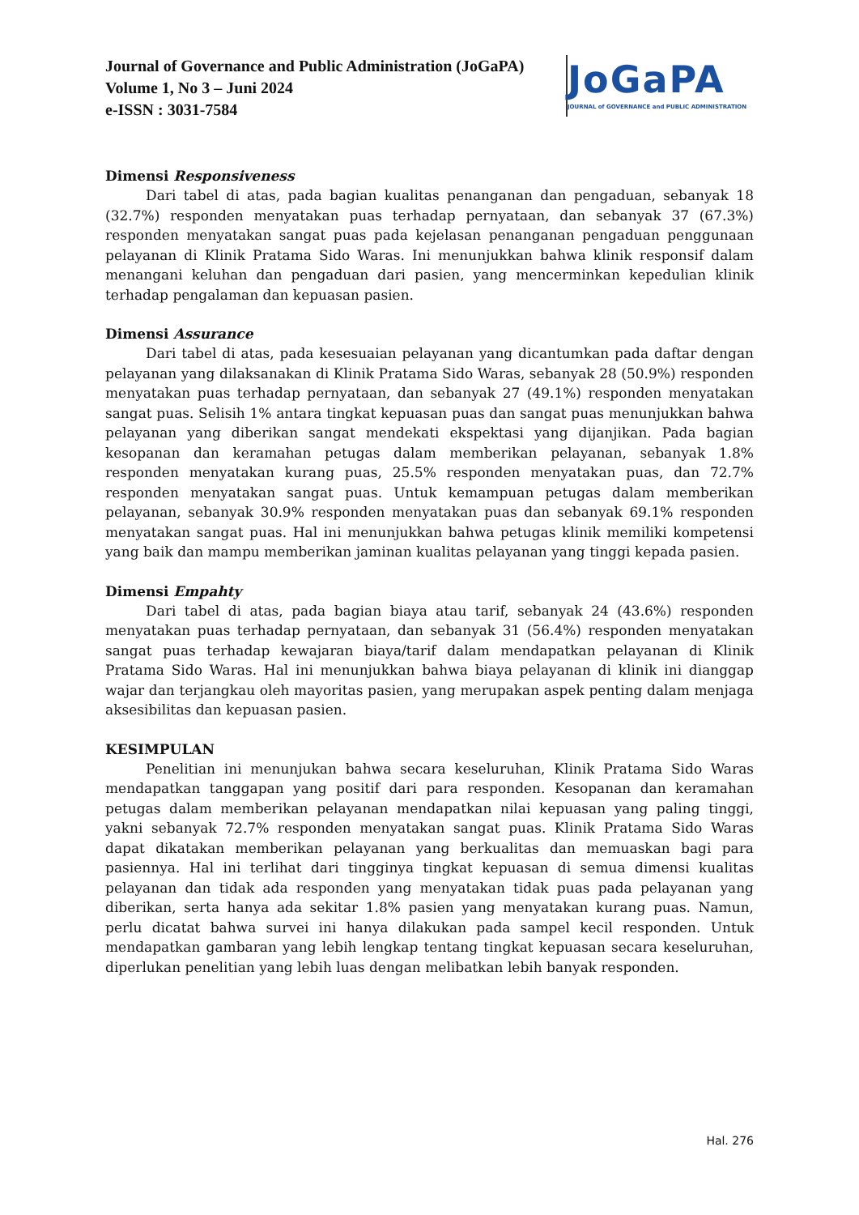Journal of Governance and Public Administration (JoGaPA)
Volume 1, No 3 – Juni 2024
e-ISSN : 3031-7584
JoGaPA
JOURNAL of GOVERNANCE and PUBLIC ADMINISTRATION
Dimensi Responsiveness
Dari tabel di atas, pada bagian kualitas penanganan dan pengaduan, sebanyak 18 (32.7%) responden menyatakan puas terhadap pernyataan, dan sebanyak 37 (67.3%) responden menyatakan sangat puas pada kejelasan penanganan pengaduan penggunaan pelayanan di Klinik Pratama Sido Waras. Ini menunjukkan bahwa klinik responsif dalam menangani keluhan dan pengaduan dari pasien, yang mencerminkan kepedulian klinik terhadap pengalaman dan kepuasan pasien.
Dimensi Assurance
Dari tabel di atas, pada kesesuaian pelayanan yang dicantumkan pada daftar dengan pelayanan yang dilaksanakan di Klinik Pratama Sido Waras, sebanyak 28 (50.9%) responden menyatakan puas terhadap pernyataan, dan sebanyak 27 (49.1%) responden menyatakan sangat puas. Selisih 1% antara tingkat kepuasan puas dan sangat puas menunjukkan bahwa pelayanan yang diberikan sangat mendekati ekspektasi yang dijanjikan. Pada bagian kesopanan dan keramahan petugas dalam memberikan pelayanan, sebanyak 1.8% responden menyatakan kurang puas, 25.5% responden menyatakan puas, dan 72.7% responden menyatakan sangat puas. Untuk kemampuan petugas dalam memberikan pelayanan, sebanyak 30.9% responden menyatakan puas dan sebanyak 69.1% responden menyatakan sangat puas. Hal ini menunjukkan bahwa petugas klinik memiliki kompetensi yang baik dan mampu memberikan jaminan kualitas pelayanan yang tinggi kepada pasien.
Dimensi Empahty
Dari tabel di atas, pada bagian biaya atau tarif, sebanyak 24 (43.6%) responden menyatakan puas terhadap pernyataan, dan sebanyak 31 (56.4%) responden menyatakan sangat puas terhadap kewajaran biaya/tarif dalam mendapatkan pelayanan di Klinik Pratama Sido Waras. Hal ini menunjukkan bahwa biaya pelayanan di klinik ini dianggap wajar dan terjangkau oleh mayoritas pasien, yang merupakan aspek penting dalam menjaga aksesibilitas dan kepuasan pasien.
KESIMPULAN
Penelitian ini menunjukan bahwa secara keseluruhan, Klinik Pratama Sido Waras mendapatkan tanggapan yang positif dari para responden. Kesopanan dan keramahan petugas dalam memberikan pelayanan mendapatkan nilai kepuasan yang paling tinggi, yakni sebanyak 72.7% responden menyatakan sangat puas. Klinik Pratama Sido Waras dapat dikatakan memberikan pelayanan yang berkualitas dan memuaskan bagi para pasiennya. Hal ini terlihat dari tingginya tingkat kepuasan di semua dimensi kualitas pelayanan dan tidak ada responden yang menyatakan tidak puas pada pelayanan yang diberikan, serta hanya ada sekitar 1.8% pasien yang menyatakan kurang puas. Namun, perlu dicatat bahwa survei ini hanya dilakukan pada sampel kecil responden. Untuk mendapatkan gambaran yang lebih lengkap tentang tingkat kepuasan secara keseluruhan, diperlukan penelitian yang lebih luas dengan melibatkan lebih banyak responden.
Hal. 276